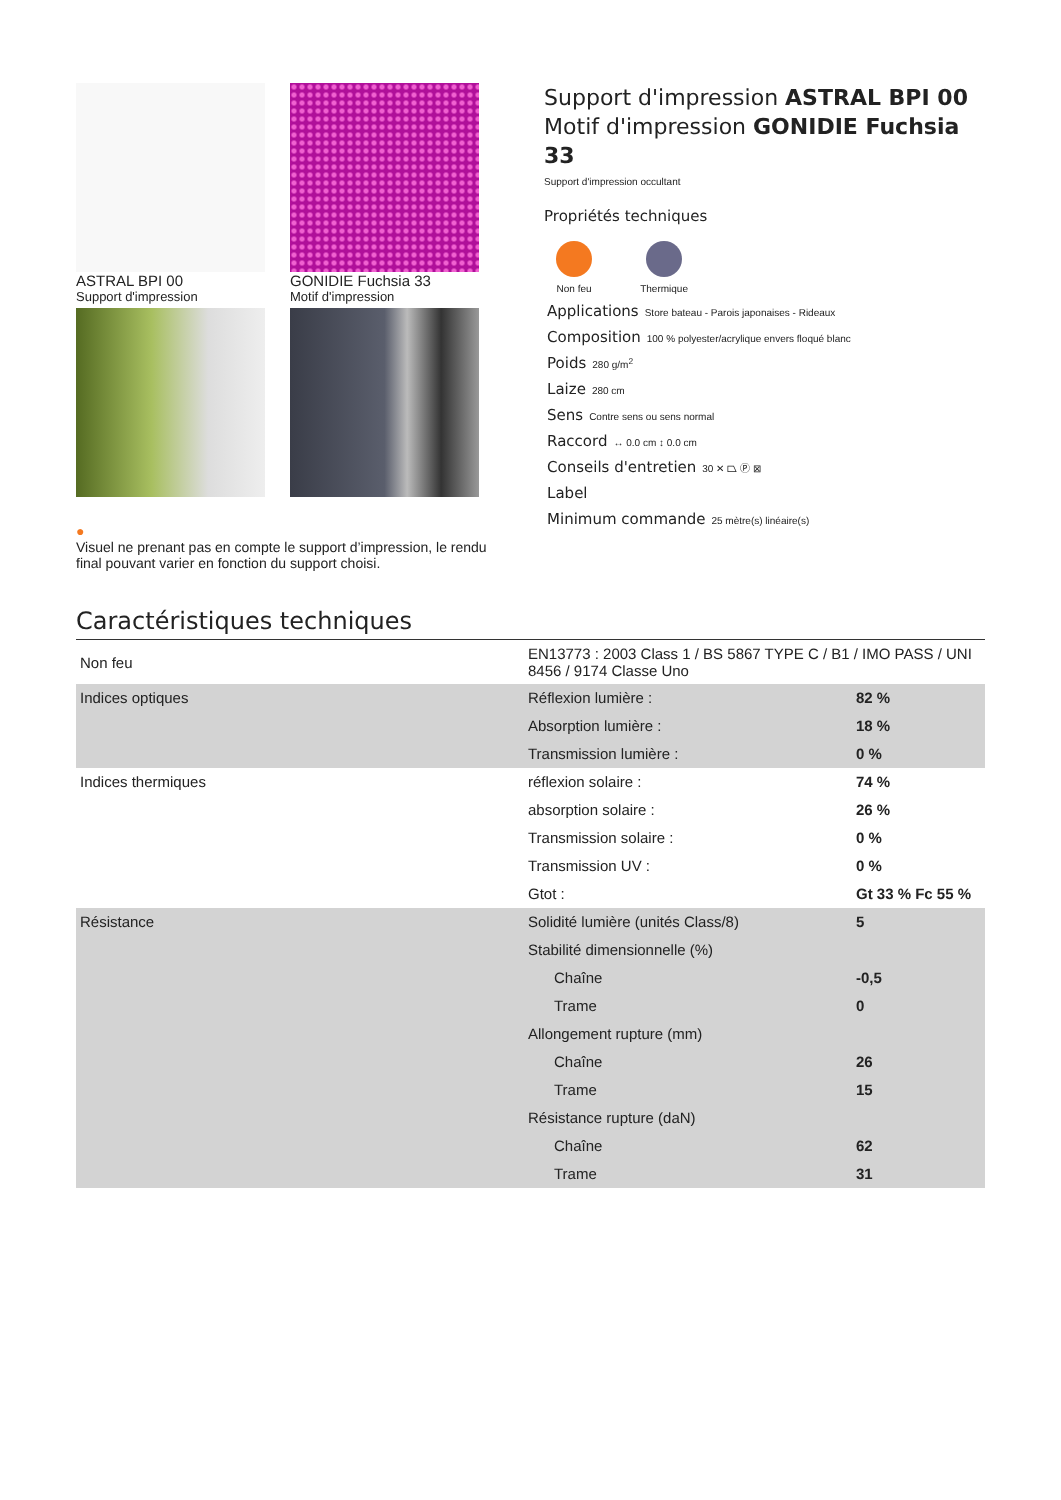ASTRAL BPI 00
Support d'impression
GONIDIE Fuchsia 33
Motif d'impression
●
Visuel ne prenant pas en compte le support d’impression, le rendu final pouvant varier en fonction du support choisi.
Support d'impression ASTRAL BPI 00
Motif d'impression GONIDIE Fuchsia 33
Support d'impression occultant
Propriétés techniques
Non feu Thermique
Applications Store bateau - Parois japonaises - Rideaux
Composition 100 % polyester/acrylique envers floqué blanc
Poids 280 g/m<sup>2</sup>
Laize 280 cm
Sens Contre sens ou sens normal
Raccord ↔ 0.0 cm ↕ 0.0 cm
Conseils d'entretien 30 ✕ ⏢ Ⓟ ⊠
Label
Minimum commande 25 mètre(s) linéaire(s)
Caractéristiques techniques
| Non feu | EN13773 : 2003 Class 1 / BS 5867 TYPE C / B1 / IMO PASS / UNI 8456 / 9174 Classe Uno | |
| Indices optiques | Réflexion lumière : | 82 % |
| | Absorption lumière : | 18 % |
| | Transmission lumière : | 0 % |
| Indices thermiques | réflexion solaire : | 74 % |
| | absorption solaire : | 26 % |
| | Transmission solaire : | 0 % |
| | Transmission UV : | 0 % |
| | Gtot : | Gt 33 % Fc 55 % |
| Résistance | Solidité lumière (unités Class/8) | 5 |
| | Stabilité dimensionnelle (%) | |
| | Chaîne | -0,5 |
| | Trame | 0 |
| | Allongement rupture (mm) | |
| | Chaîne | 26 |
| | Trame | 15 |
| | Résistance rupture (daN) | |
| | Chaîne | 62 |
| | Trame | 31 |